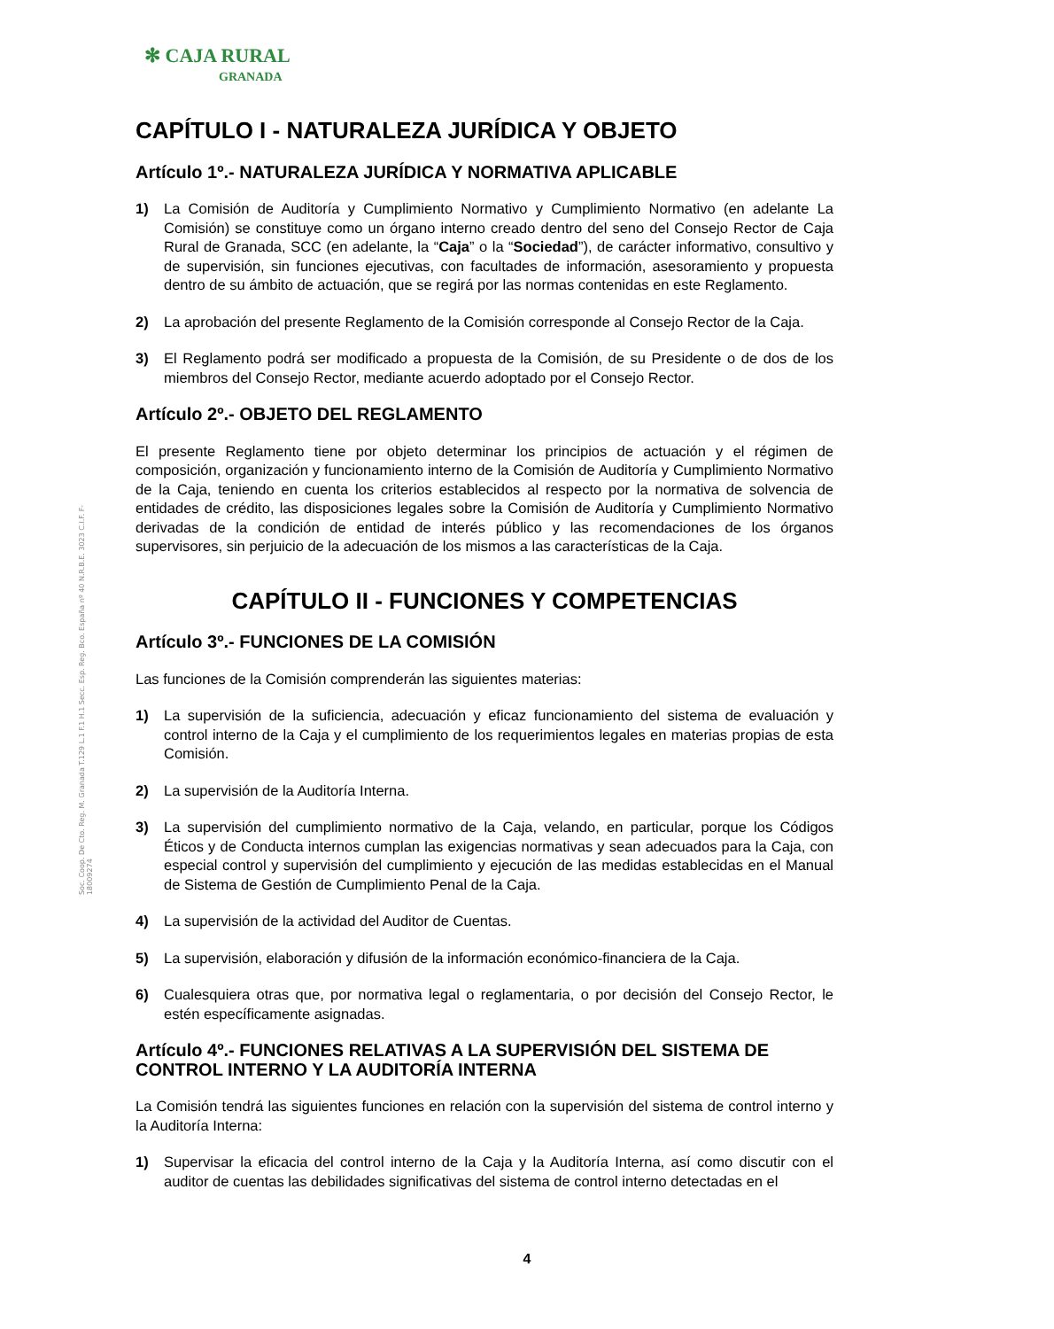Soc. Coop. De Cto. Reg. M. Granada T.129 L.1 F.1 H.1 Secc. Esp. Reg. Bco. España nº 40 N.R.B.E. 3023 C.I.F. F-18009274
✻ CAJA RURAL
GRANADA
CAPÍTULO I - NATURALEZA JURÍDICA Y OBJETO
Artículo 1º.- NATURALEZA JURÍDICA Y NORMATIVA APLICABLE
1) La Comisión de Auditoría y Cumplimiento Normativo y Cumplimiento Normativo (en adelante La Comisión) se constituye como un órgano interno creado dentro del seno del Consejo Rector de Caja Rural de Granada, SCC (en adelante, la “Caja” o la “Sociedad”), de carácter informativo, consultivo y de supervisión, sin funciones ejecutivas, con facultades de información, asesoramiento y propuesta dentro de su ámbito de actuación, que se regirá por las normas contenidas en este Reglamento.
2) La aprobación del presente Reglamento de la Comisión corresponde al Consejo Rector de la Caja.
3) El Reglamento podrá ser modificado a propuesta de la Comisión, de su Presidente o de dos de los miembros del Consejo Rector, mediante acuerdo adoptado por el Consejo Rector.
Artículo 2º.- OBJETO DEL REGLAMENTO
El presente Reglamento tiene por objeto determinar los principios de actuación y el régimen de composición, organización y funcionamiento interno de la Comisión de Auditoría y Cumplimiento Normativo de la Caja, teniendo en cuenta los criterios establecidos al respecto por la normativa de solvencia de entidades de crédito, las disposiciones legales sobre la Comisión de Auditoría y Cumplimiento Normativo derivadas de la condición de entidad de interés público y las recomendaciones de los órganos supervisores, sin perjuicio de la adecuación de los mismos a las características de la Caja.
CAPÍTULO II - FUNCIONES Y COMPETENCIAS
Artículo 3º.- FUNCIONES DE LA COMISIÓN
Las funciones de la Comisión comprenderán las siguientes materias:
1) La supervisión de la suficiencia, adecuación y eficaz funcionamiento del sistema de evaluación y control interno de la Caja y el cumplimiento de los requerimientos legales en materias propias de esta Comisión.
2) La supervisión de la Auditoría Interna.
3) La supervisión del cumplimiento normativo de la Caja, velando, en particular, porque los Códigos Éticos y de Conducta internos cumplan las exigencias normativas y sean adecuados para la Caja, con especial control y supervisión del cumplimiento y ejecución de las medidas establecidas en el Manual de Sistema de Gestión de Cumplimiento Penal de la Caja.
4) La supervisión de la actividad del Auditor de Cuentas.
5) La supervisión, elaboración y difusión de la información económico-financiera de la Caja.
6) Cualesquiera otras que, por normativa legal o reglamentaria, o por decisión del Consejo Rector, le estén específicamente asignadas.
Artículo 4º.- FUNCIONES RELATIVAS A LA SUPERVISIÓN DEL SISTEMA DE CONTROL INTERNO Y LA AUDITORÍA INTERNA
La Comisión tendrá las siguientes funciones en relación con la supervisión del sistema de control interno y la Auditoría Interna:
1) Supervisar la eficacia del control interno de la Caja y la Auditoría Interna, así como discutir con el auditor de cuentas las debilidades significativas del sistema de control interno detectadas en el
4